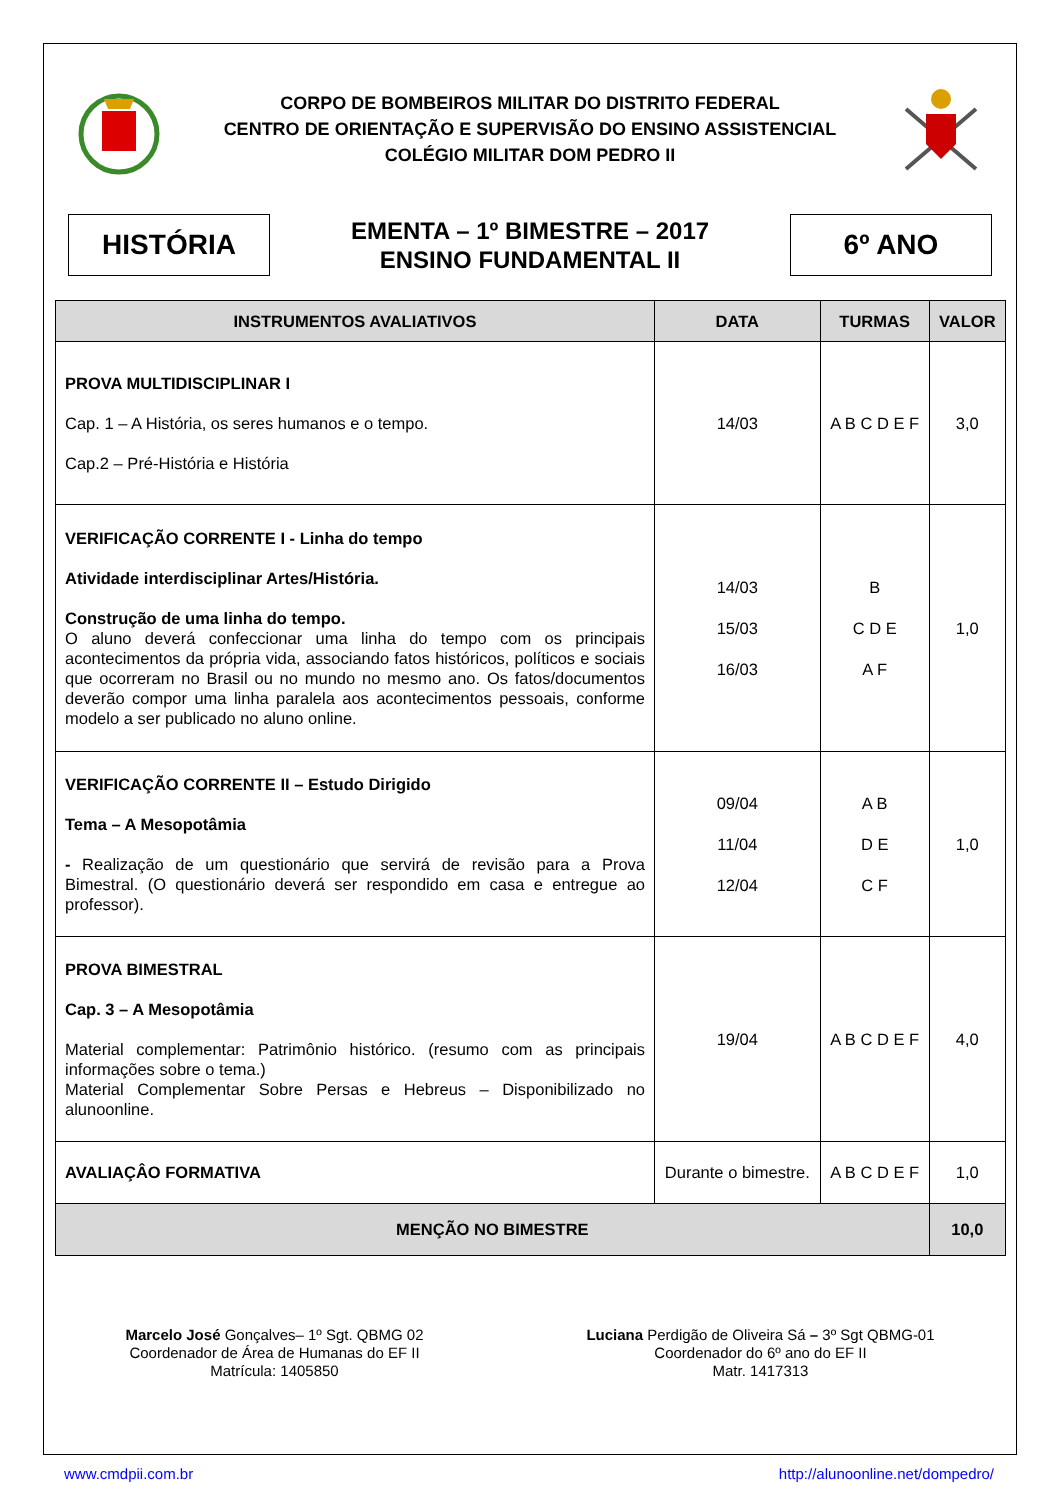CORPO DE BOMBEIROS MILITAR DO DISTRITO FEDERAL
CENTRO DE ORIENTAÇÃO E SUPERVISÃO DO ENSINO ASSISTENCIAL
COLÉGIO MILITAR DOM PEDRO II
HISTÓRIA
EMENTA – 1º BIMESTRE – 2017
ENSINO FUNDAMENTAL II
6º ANO
| INSTRUMENTOS AVALIATIVOS | DATA | TURMAS | VALOR |
| --- | --- | --- | --- |
| PROVA MULTIDISCIPLINAR I Cap. 1 – A História, os seres humanos e o tempo. Cap.2 – Pré-História e História | 14/03 | A B C D E F | 3,0 |
| VERIFICAÇÃO CORRENTE I - Linha do tempo Atividade interdisciplinar Artes/História. Construção de uma linha do tempo. O aluno deverá confeccionar uma linha do tempo com os principais acontecimentos da própria vida, associando fatos históricos, políticos e sociais que ocorreram no Brasil ou no mundo no mesmo ano. Os fatos/documentos deverão compor uma linha paralela aos acontecimentos pessoais, conforme modelo a ser publicado no aluno online. | 14/03 15/03 16/03 | B C D E A F | 1,0 |
| VERIFICAÇÃO CORRENTE II – Estudo Dirigido Tema – A Mesopotâmia - Realização de um questionário que servirá de revisão para a Prova Bimestral. (O questionário deverá ser respondido em casa e entregue ao professor). | 09/04 11/04 12/04 | A B D E C F | 1,0 |
| PROVA BIMESTRAL Cap. 3 – A Mesopotâmia Material complementar: Patrimônio histórico. (resumo com as principais informações sobre o tema.) Material Complementar Sobre Persas e Hebreus – Disponibilizado no alunoonline. | 19/04 | A B C D E F | 4,0 |
| AVALIAÇÂO FORMATIVA | Durante o bimestre. | A B C D E F | 1,0 |
| MENÇÃO NO BIMESTRE | | | 10,0 |
Marcelo José Gonçalves– 1º Sgt. QBMG 02
Coordenador de Área de Humanas do EF II
Matrícula: 1405850
Luciana Perdigão de Oliveira Sá – 3º Sgt QBMG-01
Coordenador do 6º ano do EF II
Matr. 1417313
www.cmdpii.com.br http://alunoonline.net/dompedro/